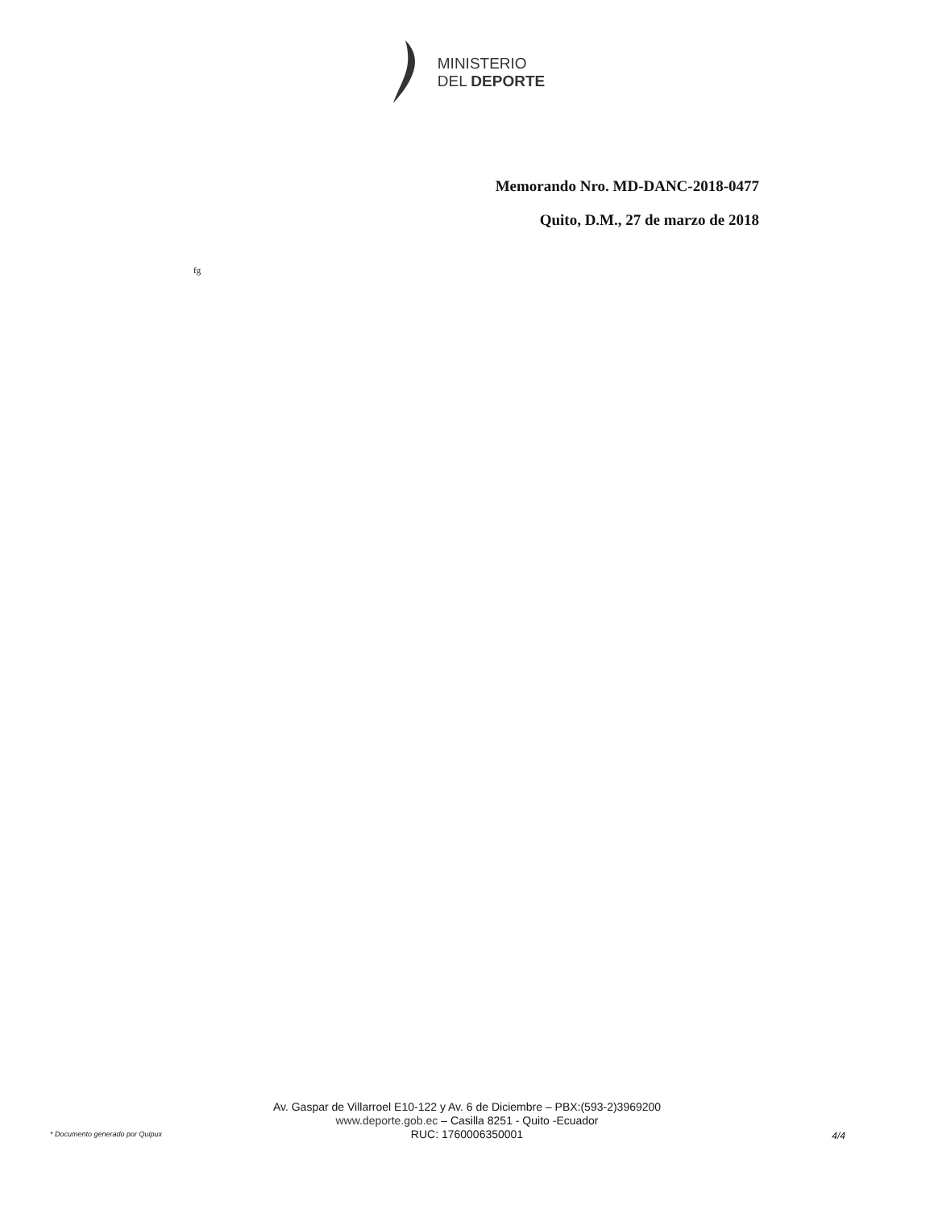MINISTERIO
DEL DEPORTE
Memorando Nro. MD-DANC-2018-0477
Quito, D.M., 27 de marzo de 2018
fg
Av. Gaspar de Villarroel E10-122 y Av. 6 de Diciembre – PBX:(593-2)3969200
www.deporte.gob.ec – Casilla 8251 - Quito -Ecuador
RUC: 1760006350001
* Documento generado por Quipux 4/4